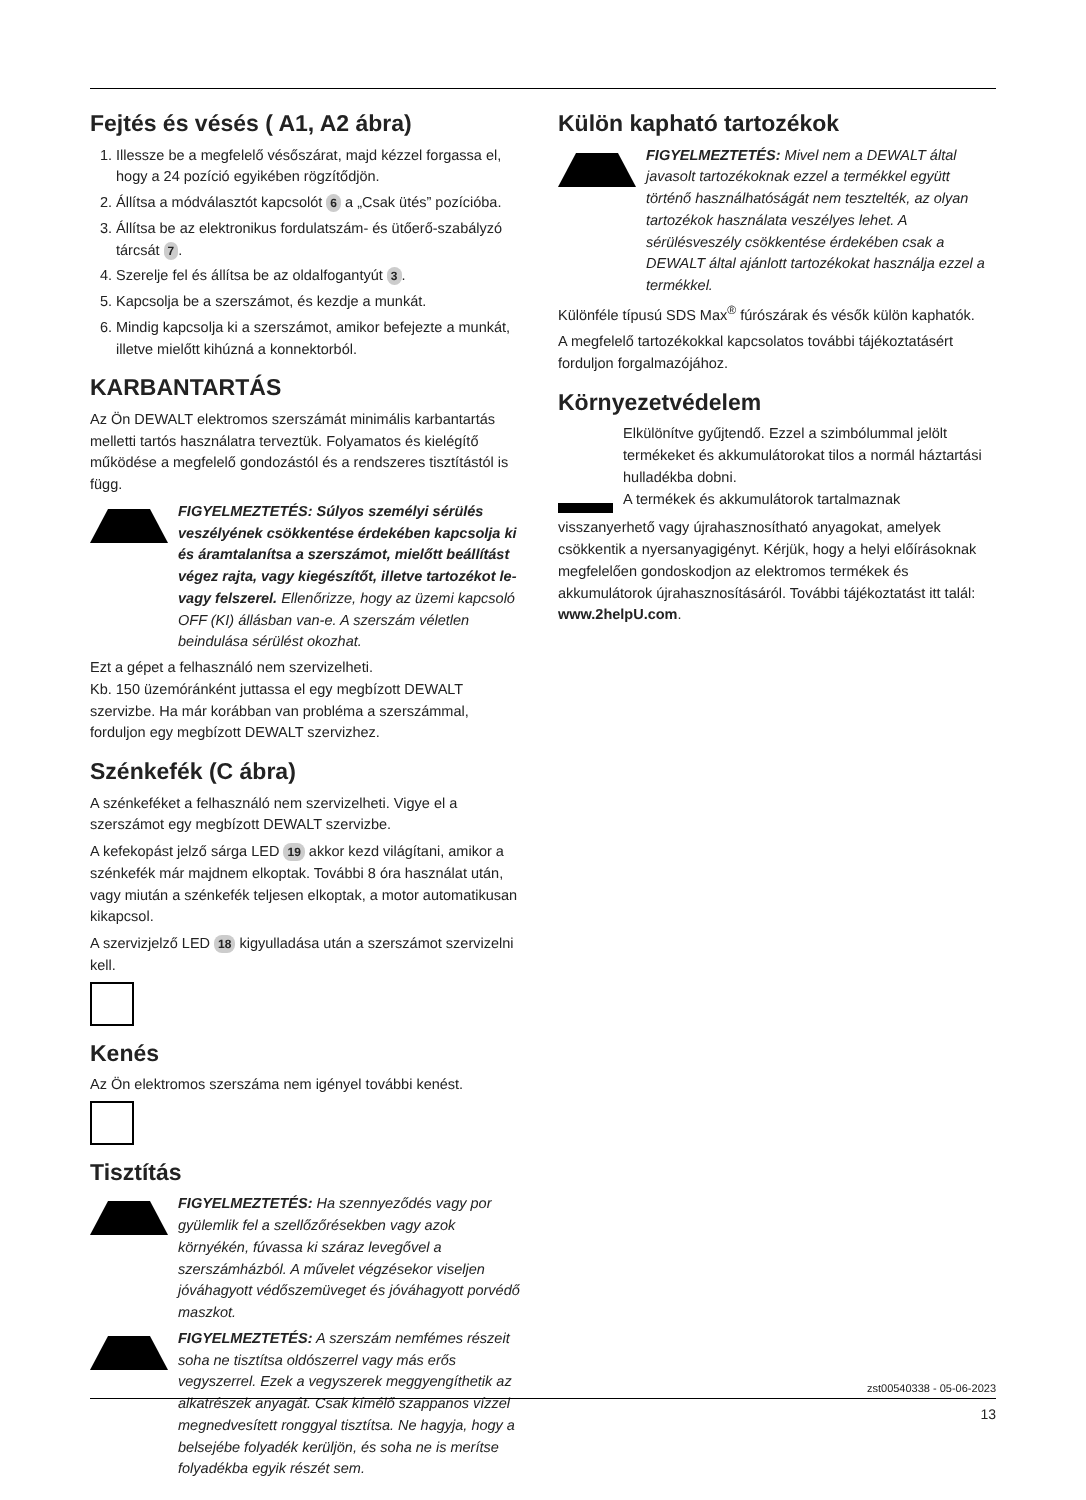Fejtés és vésés ( A1, A2 ábra)
1. Illessze be a megfelelő vésőszárat, majd kézzel forgassa el, hogy a 24 pozíció egyikében rögzítődjön.
2. Állítsa a módválasztót kapcsolót 6 a „Csak ütés” pozícióba.
3. Állítsa be az elektronikus fordulatszám- és ütőerő-szabályzó tárcsát 7.
4. Szerelje fel és állítsa be az oldalfogantyút 3.
5. Kapcsolja be a szerszámot, és kezdje a munkát.
6. Mindig kapcsolja ki a szerszámot, amikor befejezte a munkát, illetve mielőtt kihúzná a konnektorból.
KARBANTARTÁS
Az Ön DEWALT elektromos szerszámát minimális karbantartás melletti tartós használatra terveztük. Folyamatos és kielégítő működése a megfelelő gondozástól és a rendszeres tisztítástól is függ.
FIGYELMEZTETÉS: Súlyos személyi sérülés veszélyének csökkentése érdekében kapcsolja ki és áramtalanítsa a szerszámot, mielőtt beállítást végez rajta, vagy kiegészítőt, illetve tartozékot le- vagy felszerel. Ellenőrizze, hogy az üzemi kapcsoló OFF (KI) állásban van-e. A szerszám véletlen beindulása sérülést okozhat.
Ezt a gépet a felhasználó nem szervizelheti.
Kb. 150 üzemóránként juttassa el egy megbízott DEWALT szervizbe. Ha már korábban van probléma a szerszámmal, forduljon egy megbízott DEWALT szervizhez.
Szénkefék (C ábra)
A szénkeféket a felhasználó nem szervizelheti. Vigye el a szerszámot egy megbízott DEWALT szervizbe.
A kefekopást jelző sárga LED 19 akkor kezd világítani, amikor a szénkefék már majdnem elkoptak. További 8 óra használat után, vagy miután a szénkefék teljesen elkoptak, a motor automatikusan kikapcsol.
A szervizjelző LED 18 kigyulladása után a szerszámot szervizelni kell.
Kenés
Az Ön elektromos szerszáma nem igényel további kenést.
Tisztítás
FIGYELMEZTETÉS: Ha szennyeződés vagy por gyülemlik fel a szellőzőrésekben vagy azok környékén, fúvassa ki száraz levegővel a szerszámházból. A művelet végzésekor viseljen jóváhagyott védőszemüveget és jóváhagyott porvédő maszkot.
FIGYELMEZTETÉS: A szerszám nemfémes részeit soha ne tisztítsa oldószerrel vagy más erős vegyszerrel. Ezek a vegyszerek meggyengíthetik az alkatrészek anyagát. Csak kímélő szappanos vízzel megnedvesített ronggyal tisztítsa. Ne hagyja, hogy a belsejébe folyadék kerüljön, és soha ne is merítse folyadékba egyik részét sem.
Külön kapható tartozékok
FIGYELMEZTETÉS: Mivel nem a DEWALT által javasolt tartozékoknak ezzel a termékkel együtt történő használhatóságát nem tesztelték, az olyan tartozékok használata veszélyes lehet. A sérülésveszély csökkentése érdekében csak a DEWALT által ajánlott tartozékokat használja ezzel a termékkel.
Különféle típusú SDS Max<sup>®</sup> fúrószárak és vésők külön kaphatók.
A megfelelő tartozékokkal kapcsolatos további tájékoztatásért forduljon forgalmazójához.
Környezetvédelem
Elkülönítve gyűjtendő. Ezzel a szimbólummal jelölt termékeket és akkumulátorokat tilos a normál háztartási hulladékba dobni.
A termékek és akkumulátorok tartalmaznak
visszanyerhető vagy újrahasznosítható anyagokat, amelyek csökkentik a nyersanyagigényt. Kérjük, hogy a helyi előírásoknak megfelelően gondoskodjon az elektromos termékek és akkumulátorok újrahasznosításáról. További tájékoztatást itt talál: www.2helpU.com.
zst00540338 - 05-06-2023
13